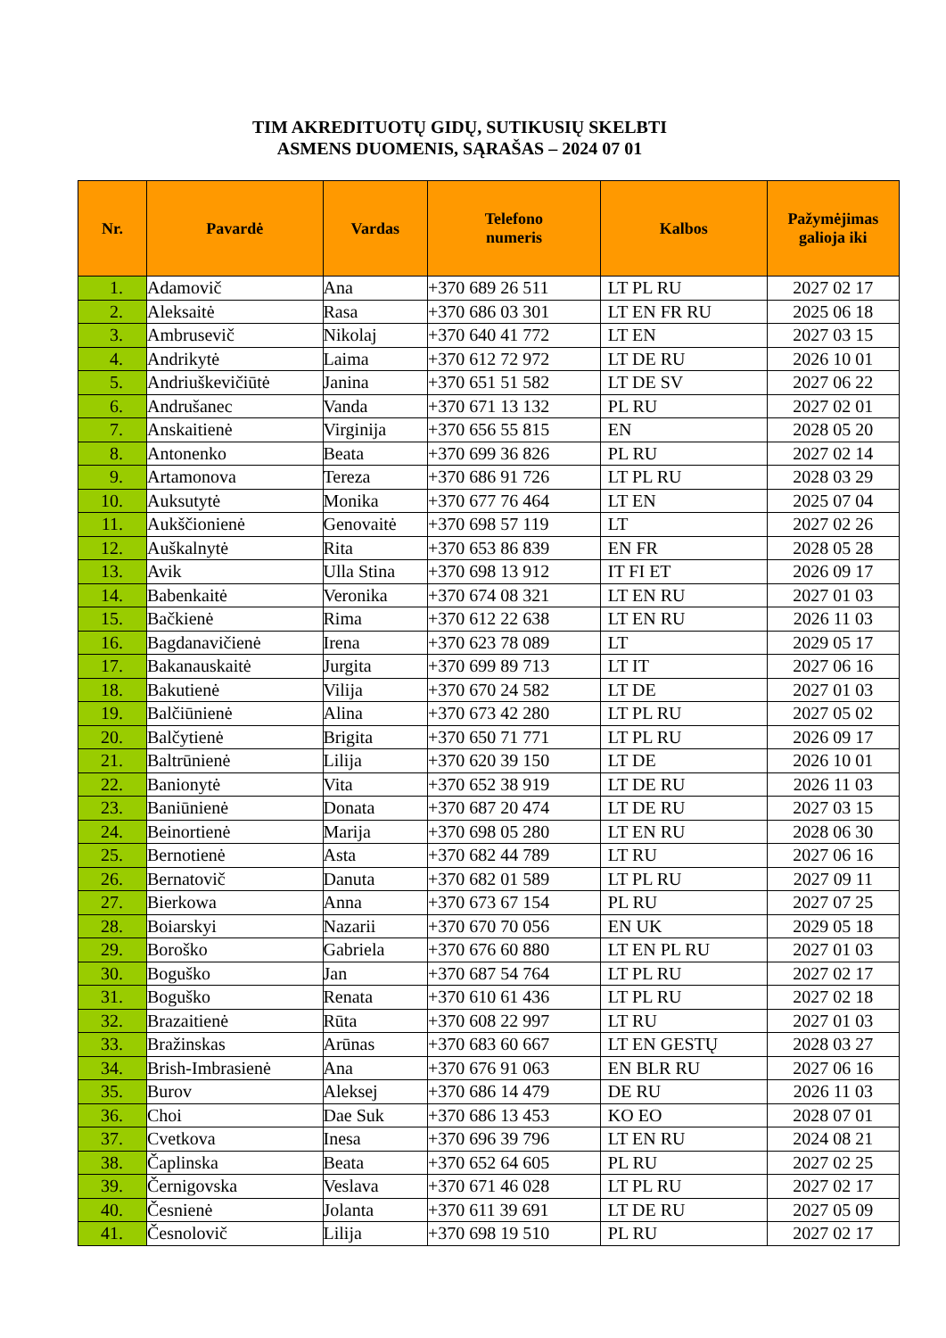TIM AKREDITUOTŲ GIDŲ, SUTIKUSIŲ SKELBTI
ASMENS DUOMENIS, SĄRAŠAS – 2024 07 01
| Nr. | Pavardė | Vardas | Telefono numeris | Kalbos | Pažymėjimas galioja iki |
| --- | --- | --- | --- | --- | --- |
| 1. | Adamovič | Ana | +370 689 26 511 | LT PL RU | 2027 02 17 |
| 2. | Aleksaitė | Rasa | +370 686 03 301 | LT EN FR RU | 2025 06 18 |
| 3. | Ambrusevič | Nikolaj | +370 640 41 772 | LT EN | 2027 03 15 |
| 4. | Andrikytė | Laima | +370 612 72 972 | LT DE RU | 2026 10 01 |
| 5. | Andriuškevičiūtė | Janina | +370 651 51 582 | LT DE SV | 2027 06 22 |
| 6. | Andrušanec | Vanda | +370 671 13 132 | PL RU | 2027 02 01 |
| 7. | Anskaitienė | Virginija | +370 656 55 815 | EN | 2028 05 20 |
| 8. | Antonenko | Beata | +370 699 36 826 | PL RU | 2027 02 14 |
| 9. | Artamonova | Tereza | +370 686 91 726 | LT PL RU | 2028 03 29 |
| 10. | Auksutytė | Monika | +370 677 76 464 | LT EN | 2025 07 04 |
| 11. | Aukščionienė | Genovaitė | +370 698 57 119 | LT | 2027 02 26 |
| 12. | Auškalnytė | Rita | +370 653 86 839 | EN FR | 2028 05 28 |
| 13. | Avik | Ulla Stina | +370 698 13 912 | IT FI ET | 2026 09 17 |
| 14. | Babenkaitė | Veronika | +370 674 08 321 | LT EN RU | 2027 01 03 |
| 15. | Bačkienė | Rima | +370 612 22 638 | LT EN RU | 2026 11 03 |
| 16. | Bagdanavičienė | Irena | +370 623 78 089 | LT | 2029 05 17 |
| 17. | Bakanauskaitė | Jurgita | +370 699 89 713 | LT IT | 2027 06 16 |
| 18. | Bakutienė | Vilija | +370 670 24 582 | LT DE | 2027 01 03 |
| 19. | Balčiūnienė | Alina | +370 673 42 280 | LT PL RU | 2027 05 02 |
| 20. | Balčytienė | Brigita | +370 650 71 771 | LT PL RU | 2026 09 17 |
| 21. | Baltrūnienė | Lilija | +370 620 39 150 | LT DE | 2026 10 01 |
| 22. | Banionytė | Vita | +370 652 38 919 | LT DE RU | 2026 11 03 |
| 23. | Baniūnienė | Donata | +370 687 20 474 | LT DE RU | 2027 03 15 |
| 24. | Beinortienė | Marija | +370 698 05 280 | LT EN RU | 2028 06 30 |
| 25. | Bernotienė | Asta | +370 682 44 789 | LT RU | 2027 06 16 |
| 26. | Bernatovič | Danuta | +370 682 01 589 | LT PL RU | 2027 09 11 |
| 27. | Bierkowa | Anna | +370 673 67 154 | PL RU | 2027 07 25 |
| 28. | Boiarskyi | Nazarii | +370 670 70 056 | EN UK | 2029 05 18 |
| 29. | Boroško | Gabriela | +370 676 60 880 | LT EN PL RU | 2027 01 03 |
| 30. | Boguško | Jan | +370 687 54 764 | LT PL RU | 2027 02 17 |
| 31. | Boguško | Renata | +370 610 61 436 | LT PL RU | 2027 02 18 |
| 32. | Brazaitienė | Rūta | +370 608 22 997 | LT RU | 2027 01 03 |
| 33. | Bražinskas | Arūnas | +370 683 60 667 | LT EN GESTŲ | 2028 03 27 |
| 34. | Brish-Imbrasienė | Ana | +370 676 91 063 | EN BLR RU | 2027 06 16 |
| 35. | Burov | Aleksej | +370 686 14 479 | DE RU | 2026 11 03 |
| 36. | Choi | Dae Suk | +370 686 13 453 | KO EO | 2028 07 01 |
| 37. | Cvetkova | Inesa | +370 696 39 796 | LT EN RU | 2024 08 21 |
| 38. | Čaplinska | Beata | +370 652 64 605 | PL RU | 2027 02 25 |
| 39. | Černigovska | Veslava | +370 671 46 028 | LT PL RU | 2027 02 17 |
| 40. | Česnienė | Jolanta | +370 611 39 691 | LT DE RU | 2027 05 09 |
| 41. | Česnolovič | Lilija | +370 698 19 510 | PL RU | 2027 02 17 |